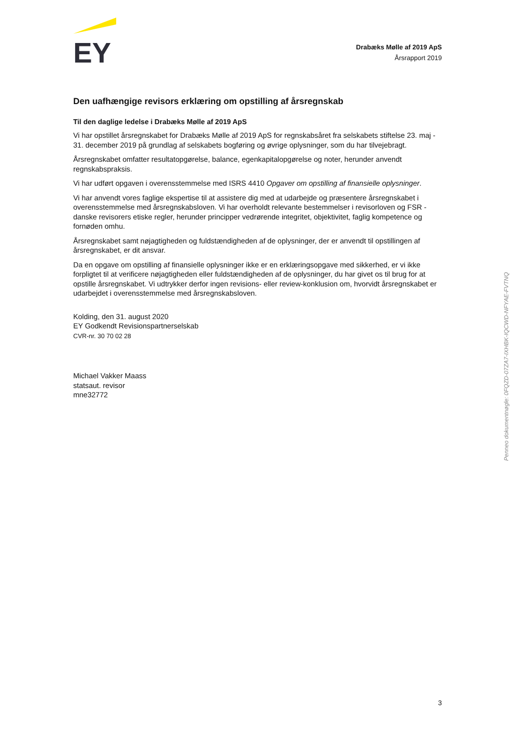EY
Drabæks Mølle af 2019 ApS
Årsrapport 2019
Den uafhængige revisors erklæring om opstilling af årsregnskab
Til den daglige ledelse i Drabæks Mølle af 2019 ApS
Vi har opstillet årsregnskabet for Drabæks Mølle af 2019 ApS for regnskabsåret fra selskabets stiftelse 23. maj - 31. december 2019 på grundlag af selskabets bogføring og øvrige oplysninger, som du har tilvejebragt.
Årsregnskabet omfatter resultatopgørelse, balance, egenkapitalopgørelse og noter, herunder anvendt regnskabspraksis.
Vi har udført opgaven i overensstemmelse med ISRS 4410 Opgaver om opstilling af finansielle oplysninger.
Vi har anvendt vores faglige ekspertise til at assistere dig med at udarbejde og præsentere årsregnskabet i overensstemmelse med årsregnskabsloven. Vi har overholdt relevante bestemmelser i revisorloven og FSR - danske revisorers etiske regler, herunder principper vedrørende integritet, objektivitet, faglig kompetence og fornøden omhu.
Årsregnskabet samt nøjagtigheden og fuldstændigheden af de oplysninger, der er anvendt til opstillingen af årsregnskabet, er dit ansvar.
Da en opgave om opstilling af finansielle oplysninger ikke er en erklæringsopgave med sikkerhed, er vi ikke forpligtet til at verificere nøjagtigheden eller fuldstændigheden af de oplysninger, du har givet os til brug for at opstille årsregnskabet. Vi udtrykker derfor ingen revisions- eller review-konklusion om, hvorvidt årsregnskabet er udarbejdet i overensstemmelse med årsregnskabsloven.
Kolding, den 31. august 2020
EY Godkendt Revisionspartnerselskab
CVR-nr. 30 70 02 28
Michael Vakker Maass
statsaut. revisor
mne32772
Penneo dokumentnøgle: 0FQZD-07ZA7-IXHBK-IQCWD-NFYAE-FVTNQ
3